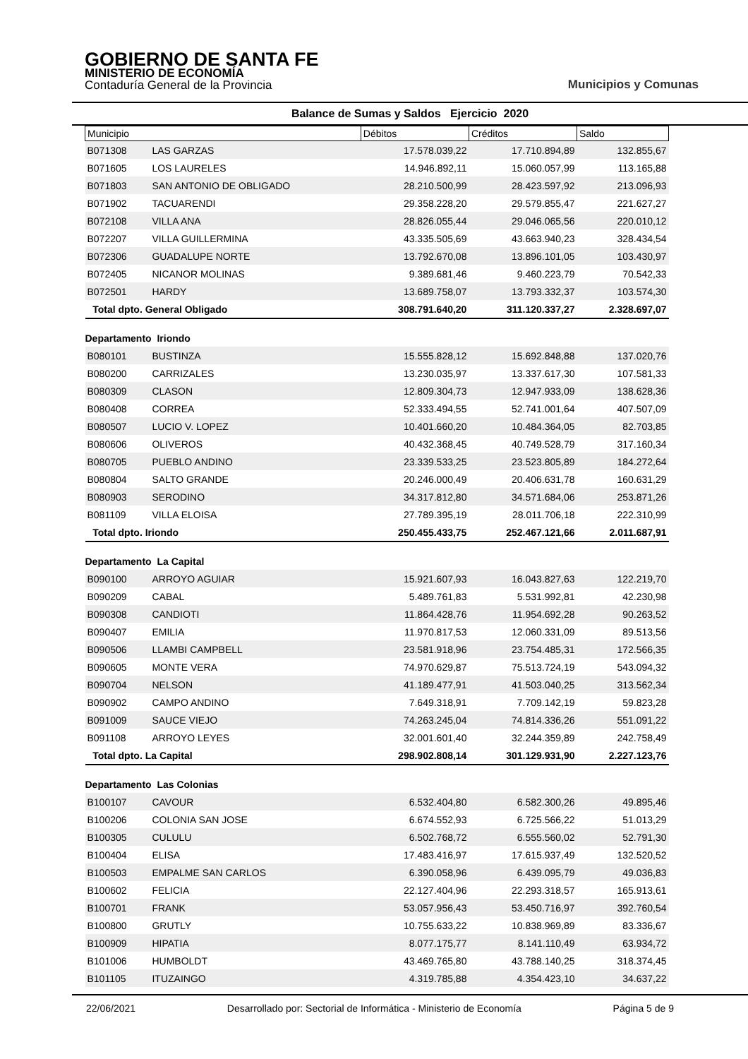GOBIERNO DE SANTA FE
MINISTERIO DE ECONOMÍA
Contaduría General de la Provincia
Municipios y Comunas
Balance de Sumas y Saldos Ejercicio 2020
| Municipio | | Débitos | Créditos | Saldo |
| --- | --- | --- | --- | --- |
| B071308 | LAS GARZAS | 17.578.039,22 | 17.710.894,89 | 132.855,67 |
| B071605 | LOS LAURELES | 14.946.892,11 | 15.060.057,99 | 113.165,88 |
| B071803 | SAN ANTONIO DE OBLIGADO | 28.210.500,99 | 28.423.597,92 | 213.096,93 |
| B071902 | TACUARENDI | 29.358.228,20 | 29.579.855,47 | 221.627,27 |
| B072108 | VILLA ANA | 28.826.055,44 | 29.046.065,56 | 220.010,12 |
| B072207 | VILLA GUILLERMINA | 43.335.505,69 | 43.663.940,23 | 328.434,54 |
| B072306 | GUADALUPE NORTE | 13.792.670,08 | 13.896.101,05 | 103.430,97 |
| B072405 | NICANOR MOLINAS | 9.389.681,46 | 9.460.223,79 | 70.542,33 |
| B072501 | HARDY | 13.689.758,07 | 13.793.332,37 | 103.574,30 |
| Total dpto. General Obligado | | 308.791.640,20 | 311.120.337,27 | 2.328.697,07 |
| Departamento Iriondo | | | | |
| B080101 | BUSTINZA | 15.555.828,12 | 15.692.848,88 | 137.020,76 |
| B080200 | CARRIZALES | 13.230.035,97 | 13.337.617,30 | 107.581,33 |
| B080309 | CLASON | 12.809.304,73 | 12.947.933,09 | 138.628,36 |
| B080408 | CORREA | 52.333.494,55 | 52.741.001,64 | 407.507,09 |
| B080507 | LUCIO V. LOPEZ | 10.401.660,20 | 10.484.364,05 | 82.703,85 |
| B080606 | OLIVEROS | 40.432.368,45 | 40.749.528,79 | 317.160,34 |
| B080705 | PUEBLO ANDINO | 23.339.533,25 | 23.523.805,89 | 184.272,64 |
| B080804 | SALTO GRANDE | 20.246.000,49 | 20.406.631,78 | 160.631,29 |
| B080903 | SERODINO | 34.317.812,80 | 34.571.684,06 | 253.871,26 |
| B081109 | VILLA ELOISA | 27.789.395,19 | 28.011.706,18 | 222.310,99 |
| Total dpto. Iriondo | | 250.455.433,75 | 252.467.121,66 | 2.011.687,91 |
| Departamento La Capital | | | | |
| B090100 | ARROYO AGUIAR | 15.921.607,93 | 16.043.827,63 | 122.219,70 |
| B090209 | CABAL | 5.489.761,83 | 5.531.992,81 | 42.230,98 |
| B090308 | CANDIOTI | 11.864.428,76 | 11.954.692,28 | 90.263,52 |
| B090407 | EMILIA | 11.970.817,53 | 12.060.331,09 | 89.513,56 |
| B090506 | LLAMBI CAMPBELL | 23.581.918,96 | 23.754.485,31 | 172.566,35 |
| B090605 | MONTE VERA | 74.970.629,87 | 75.513.724,19 | 543.094,32 |
| B090704 | NELSON | 41.189.477,91 | 41.503.040,25 | 313.562,34 |
| B090902 | CAMPO ANDINO | 7.649.318,91 | 7.709.142,19 | 59.823,28 |
| B091009 | SAUCE VIEJO | 74.263.245,04 | 74.814.336,26 | 551.091,22 |
| B091108 | ARROYO LEYES | 32.001.601,40 | 32.244.359,89 | 242.758,49 |
| Total dpto. La Capital | | 298.902.808,14 | 301.129.931,90 | 2.227.123,76 |
| Departamento Las Colonias | | | | |
| B100107 | CAVOUR | 6.532.404,80 | 6.582.300,26 | 49.895,46 |
| B100206 | COLONIA SAN JOSE | 6.674.552,93 | 6.725.566,22 | 51.013,29 |
| B100305 | CULULU | 6.502.768,72 | 6.555.560,02 | 52.791,30 |
| B100404 | ELISA | 17.483.416,97 | 17.615.937,49 | 132.520,52 |
| B100503 | EMPALME SAN CARLOS | 6.390.058,96 | 6.439.095,79 | 49.036,83 |
| B100602 | FELICIA | 22.127.404,96 | 22.293.318,57 | 165.913,61 |
| B100701 | FRANK | 53.057.956,43 | 53.450.716,97 | 392.760,54 |
| B100800 | GRUTLY | 10.755.633,22 | 10.838.969,89 | 83.336,67 |
| B100909 | HIPATIA | 8.077.175,77 | 8.141.110,49 | 63.934,72 |
| B101006 | HUMBOLDT | 43.469.765,80 | 43.788.140,25 | 318.374,45 |
| B101105 | ITUZAINGO | 4.319.785,88 | 4.354.423,10 | 34.637,22 |
22/06/2021 Desarrollado por: Sectorial de Informática - Ministerio de Economía Página 5 de 9